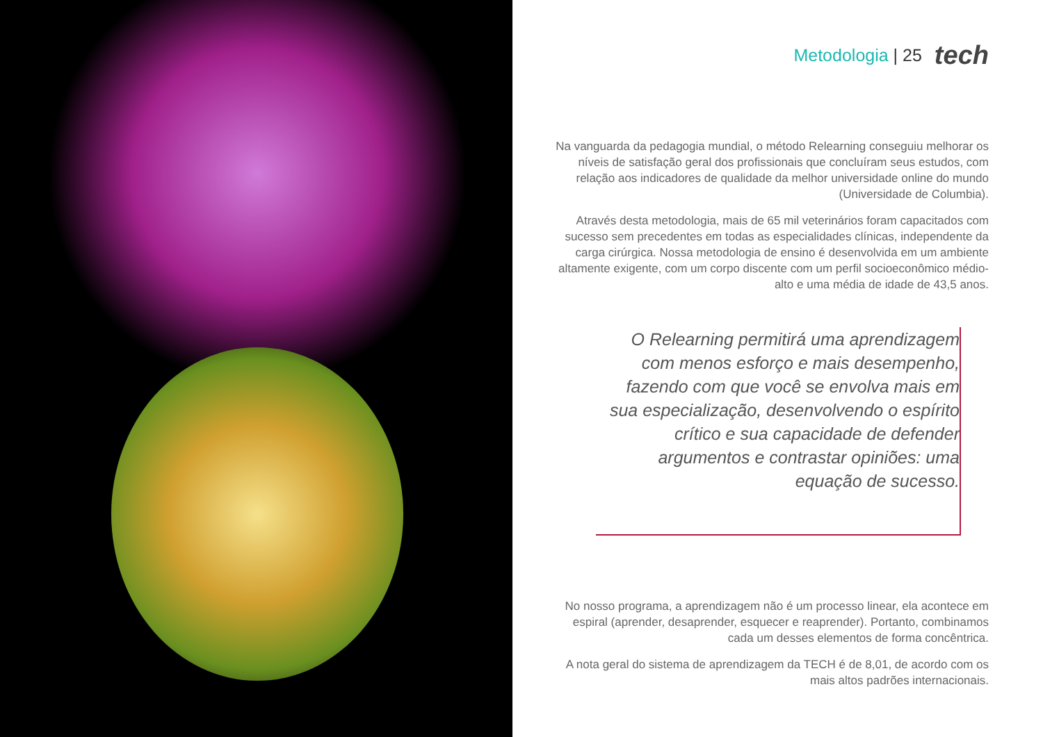Metodologia | 25 tech
Na vanguarda da pedagogia mundial, o método Relearning conseguiu melhorar os níveis de satisfação geral dos profissionais que concluíram seus estudos, com relação aos indicadores de qualidade da melhor universidade online do mundo (Universidade de Columbia).
Através desta metodologia, mais de 65 mil veterinários foram capacitados com sucesso sem precedentes em todas as especialidades clínicas, independente da carga cirúrgica. Nossa metodologia de ensino é desenvolvida em um ambiente altamente exigente, com um corpo discente com um perfil socioeconômico médio-alto e uma média de idade de 43,5 anos.
O Relearning permitirá uma aprendizagem com menos esforço e mais desempenho, fazendo com que você se envolva mais em sua especialização, desenvolvendo o espírito crítico e sua capacidade de defender argumentos e contrastar opiniões: uma equação de sucesso.
No nosso programa, a aprendizagem não é um processo linear, ela acontece em espiral (aprender, desaprender, esquecer e reaprender). Portanto, combinamos cada um desses elementos de forma concêntrica.
A nota geral do sistema de aprendizagem da TECH é de 8,01, de acordo com os mais altos padrões internacionais.